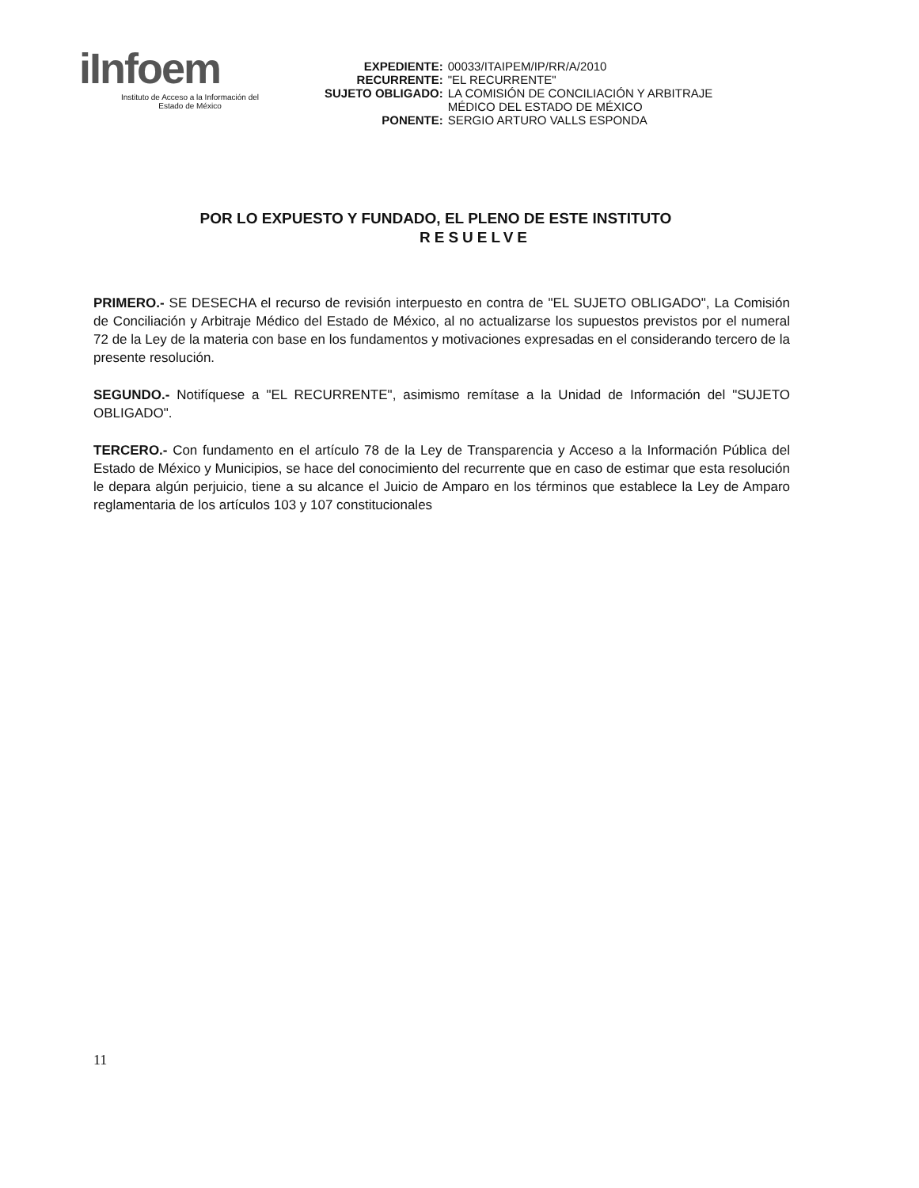iInfoem
Instituto de Acceso a la Información del
Estado de México
| EXPEDIENTE: | 00033/ITAIPEM/IP/RR/A/2010 |
| RECURRENTE: | "EL RECURRENTE" |
| SUJETO OBLIGADO: | LA COMISIÓN DE CONCILIACIÓN Y ARBITRAJE MÉDICO DEL ESTADO DE MÉXICO |
| PONENTE: | SERGIO ARTURO VALLS ESPONDA |
POR LO EXPUESTO Y FUNDADO, EL PLENO DE ESTE INSTITUTO
RESUELVE
PRIMERO.- SE DESECHA el recurso de revisión interpuesto en contra de "EL SUJETO OBLIGADO", La Comisión de Conciliación y Arbitraje Médico del Estado de México, al no actualizarse los supuestos previstos por el numeral 72 de la Ley de la materia con base en los fundamentos y motivaciones expresadas en el considerando tercero de la presente resolución.
SEGUNDO.- Notifíquese a "EL RECURRENTE", asimismo remítase a la Unidad de Información del "SUJETO OBLIGADO".
TERCERO.- Con fundamento en el artículo 78 de la Ley de Transparencia y Acceso a la Información Pública del Estado de México y Municipios, se hace del conocimiento del recurrente que en caso de estimar que esta resolución le depara algún perjuicio, tiene a su alcance el Juicio de Amparo en los términos que establece la Ley de Amparo reglamentaria de los artículos 103 y 107 constitucionales
11